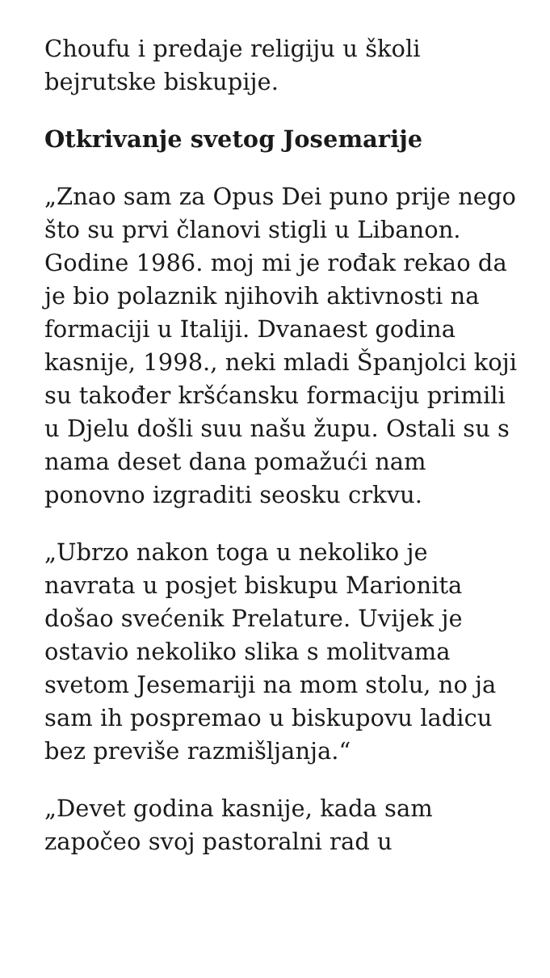Choufu i predaje religiju u školi bejrutske biskupije.
Otkrivanje svetog Josemarije
„Znao sam za Opus Dei puno prije nego što su prvi članovi stigli u Libanon. Godine 1986. moj mi je rođak rekao da je bio polaznik njihovih aktivnosti na formaciji u Italiji. Dvanaest godina kasnije, 1998., neki mladi Španjolci koji su također kršćansku formaciju primili u Djelu došli suu našu župu. Ostali su s nama deset dana pomažući nam ponovno izgraditi seosku crkvu.
„Ubrzo nakon toga u nekoliko je navrata u posjet biskupu Marionita došao svećenik Prelature. Uvijek je ostavio nekoliko slika s molitvama svetom Jesemariji na mom stolu, no ja sam ih pospremao u biskupovu ladicu bez previše razmišljanja.“
„Devet godina kasnije, kada sam započeo svoj pastoralni rad u